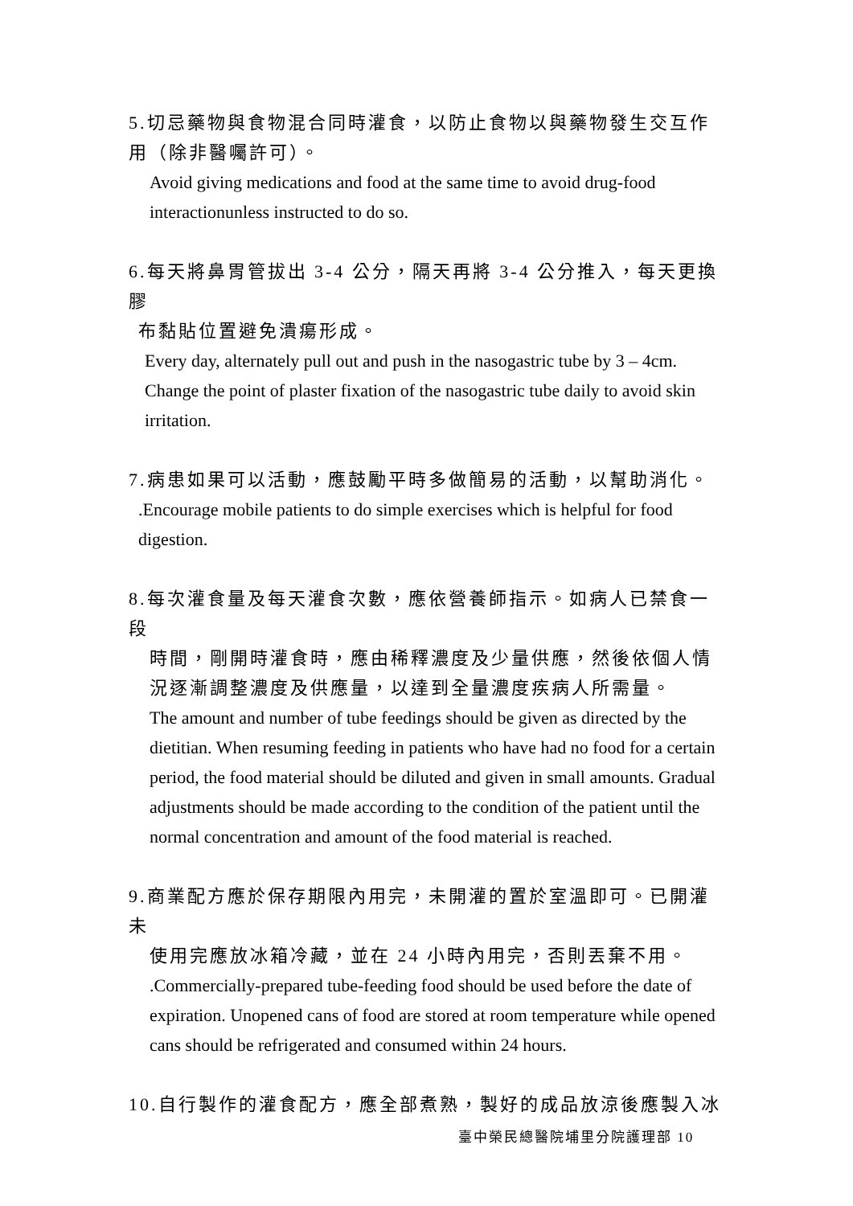5.切忌藥物與食物混合同時灌食，以防止食物以與藥物發生交互作用（除非醫囑許可）。
Avoid giving medications and food at the same time to avoid drug-food interactionunless instructed to do so.
6.每天將鼻胃管拔出 3-4 公分，隔天再將 3-4 公分推入，每天更換膠
布黏貼位置避免潰瘍形成。
Every day, alternately pull out and push in the nasogastric tube by 3 – 4cm. Change the point of plaster fixation of the nasogastric tube daily to avoid skin irritation.
7.病患如果可以活動，應鼓勵平時多做簡易的活動，以幫助消化。
.Encourage mobile patients to do simple exercises which is helpful for food digestion.
8.每次灌食量及每天灌食次數，應依營養師指示。如病人已禁食一段
時間，剛開時灌食時，應由稀釋濃度及少量供應，然後依個人情況逐漸調整濃度及供應量，以達到全量濃度疾病人所需量。
The amount and number of tube feedings should be given as directed by the dietitian. When resuming feeding in patients who have had no food for a certain period, the food material should be diluted and given in small amounts. Gradual adjustments should be made according to the condition of the patient until the normal concentration and amount of the food material is reached.
9.商業配方應於保存期限內用完，未開灌的置於室溫即可。已開灌未
使用完應放冰箱冷藏，並在 24 小時內用完，否則丟棄不用。
.Commercially-prepared tube-feeding food should be used before the date of expiration. Unopened cans of food are stored at room temperature while opened cans should be refrigerated and consumed within 24 hours.
10.自行製作的灌食配方，應全部煮熟，製好的成品放涼後應製入冰
臺中榮民總醫院埔里分院護理部 10